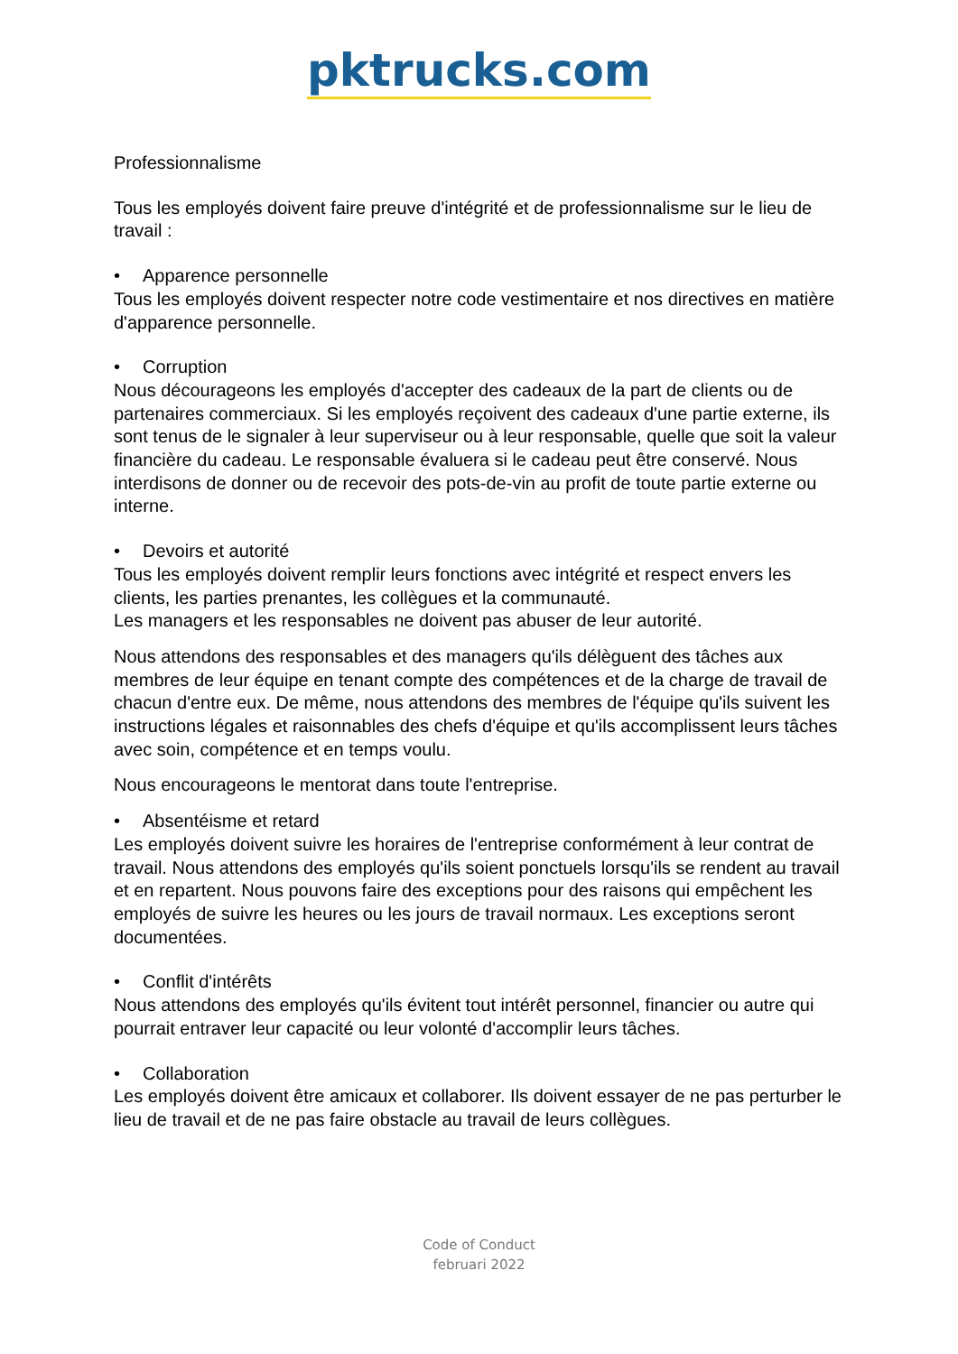pktrucks.com
Professionnalisme
Tous les employés doivent faire preuve d'intégrité et de professionnalisme sur le lieu de travail :
• Apparence personnelle
Tous les employés doivent respecter notre code vestimentaire et nos directives en matière d'apparence personnelle.
• Corruption
Nous décourageons les employés d'accepter des cadeaux de la part de clients ou de partenaires commerciaux. Si les employés reçoivent des cadeaux d'une partie externe, ils sont tenus de le signaler à leur superviseur ou à leur responsable, quelle que soit la valeur financière du cadeau. Le responsable évaluera si le cadeau peut être conservé. Nous interdisons de donner ou de recevoir des pots-de-vin au profit de toute partie externe ou interne.
• Devoirs et autorité
Tous les employés doivent remplir leurs fonctions avec intégrité et respect envers les clients, les parties prenantes, les collègues et la communauté.
Les managers et les responsables ne doivent pas abuser de leur autorité.
Nous attendons des responsables et des managers qu'ils délèguent des tâches aux membres de leur équipe en tenant compte des compétences et de la charge de travail de chacun d'entre eux. De même, nous attendons des membres de l'équipe qu'ils suivent les instructions légales et raisonnables des chefs d'équipe et qu'ils accomplissent leurs tâches avec soin, compétence et en temps voulu.
Nous encourageons le mentorat dans toute l'entreprise.
• Absentéisme et retard
Les employés doivent suivre les horaires de l'entreprise conformément à leur contrat de travail. Nous attendons des employés qu'ils soient ponctuels lorsqu'ils se rendent au travail et en repartent. Nous pouvons faire des exceptions pour des raisons qui empêchent les employés de suivre les heures ou les jours de travail normaux. Les exceptions seront documentées.
• Conflit d'intérêts
Nous attendons des employés qu'ils évitent tout intérêt personnel, financier ou autre qui pourrait entraver leur capacité ou leur volonté d'accomplir leurs tâches.
• Collaboration
Les employés doivent être amicaux et collaborer. Ils doivent essayer de ne pas perturber le lieu de travail et de ne pas faire obstacle au travail de leurs collègues.
Code of Conduct
februari 2022